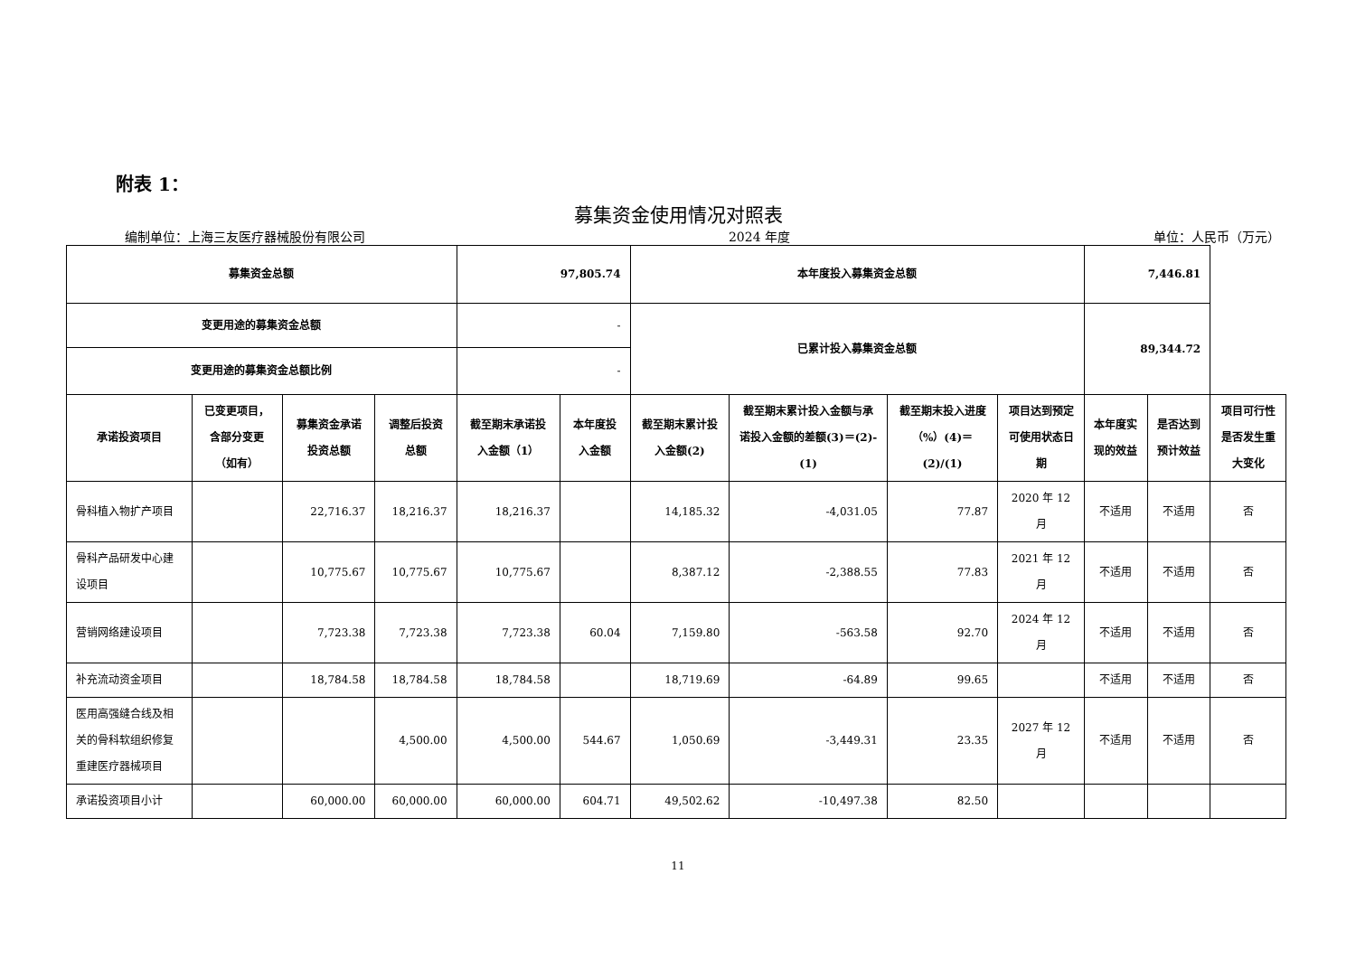附表 1：
募集资金使用情况对照表
编制单位：上海三友医疗器械股份有限公司 2024 年度 单位：人民币（万元）
| 募集资金总额 | | | | 97,805.74 | | 本年度投入募集资金总额 | | | | 7,446.81 | | |
| --- | --- | --- | --- | --- | --- | --- | --- | --- | --- | --- | --- | --- |
| 变更用途的募集资金总额 | | | | - | | 已累计投入募集资金总额 | | | | 89,344.72 | | |
| 变更用途的募集资金总额比例 | | | | - | | | | | | | | |
| 承诺投资项目 | 已变更项目，含部分变更（如有） | 募集资金承诺投资总额 | 调整后投资总额 | 截至期末承诺投入金额（1） | 本年度投入金额 | 截至期末累计投入金额(2) | 截至期末累计投入金额与承诺投入金额的差额(3)＝(2)-(1) | 截至期末投入进度（%）(4)＝(2)/(1) | 项目达到预定可使用状态日期 | 本年度实现的效益 | 是否达到预计效益 | 项目可行性是否发生重大变化 |
| 骨科植入物扩产项目 | | 22,716.37 | 18,216.37 | 18,216.37 | | 14,185.32 | -4,031.05 | 77.87 | 2020 年 12 月 | 不适用 | 不适用 | 否 |
| 骨科产品研发中心建设项目 | | 10,775.67 | 10,775.67 | 10,775.67 | | 8,387.12 | -2,388.55 | 77.83 | 2021 年 12 月 | 不适用 | 不适用 | 否 |
| 营销网络建设项目 | | 7,723.38 | 7,723.38 | 7,723.38 | 60.04 | 7,159.80 | -563.58 | 92.70 | 2024 年 12 月 | 不适用 | 不适用 | 否 |
| 补充流动资金项目 | | 18,784.58 | 18,784.58 | 18,784.58 | | 18,719.69 | -64.89 | 99.65 | | 不适用 | 不适用 | 否 |
| 医用高强缝合线及相关的骨科软组织修复重建医疗器械项目 | | | 4,500.00 | 4,500.00 | 544.67 | 1,050.69 | -3,449.31 | 23.35 | 2027 年 12 月 | 不适用 | 不适用 | 否 |
| 承诺投资项目小计 | | 60,000.00 | 60,000.00 | 60,000.00 | 604.71 | 49,502.62 | -10,497.38 | 82.50 | | | | |
11